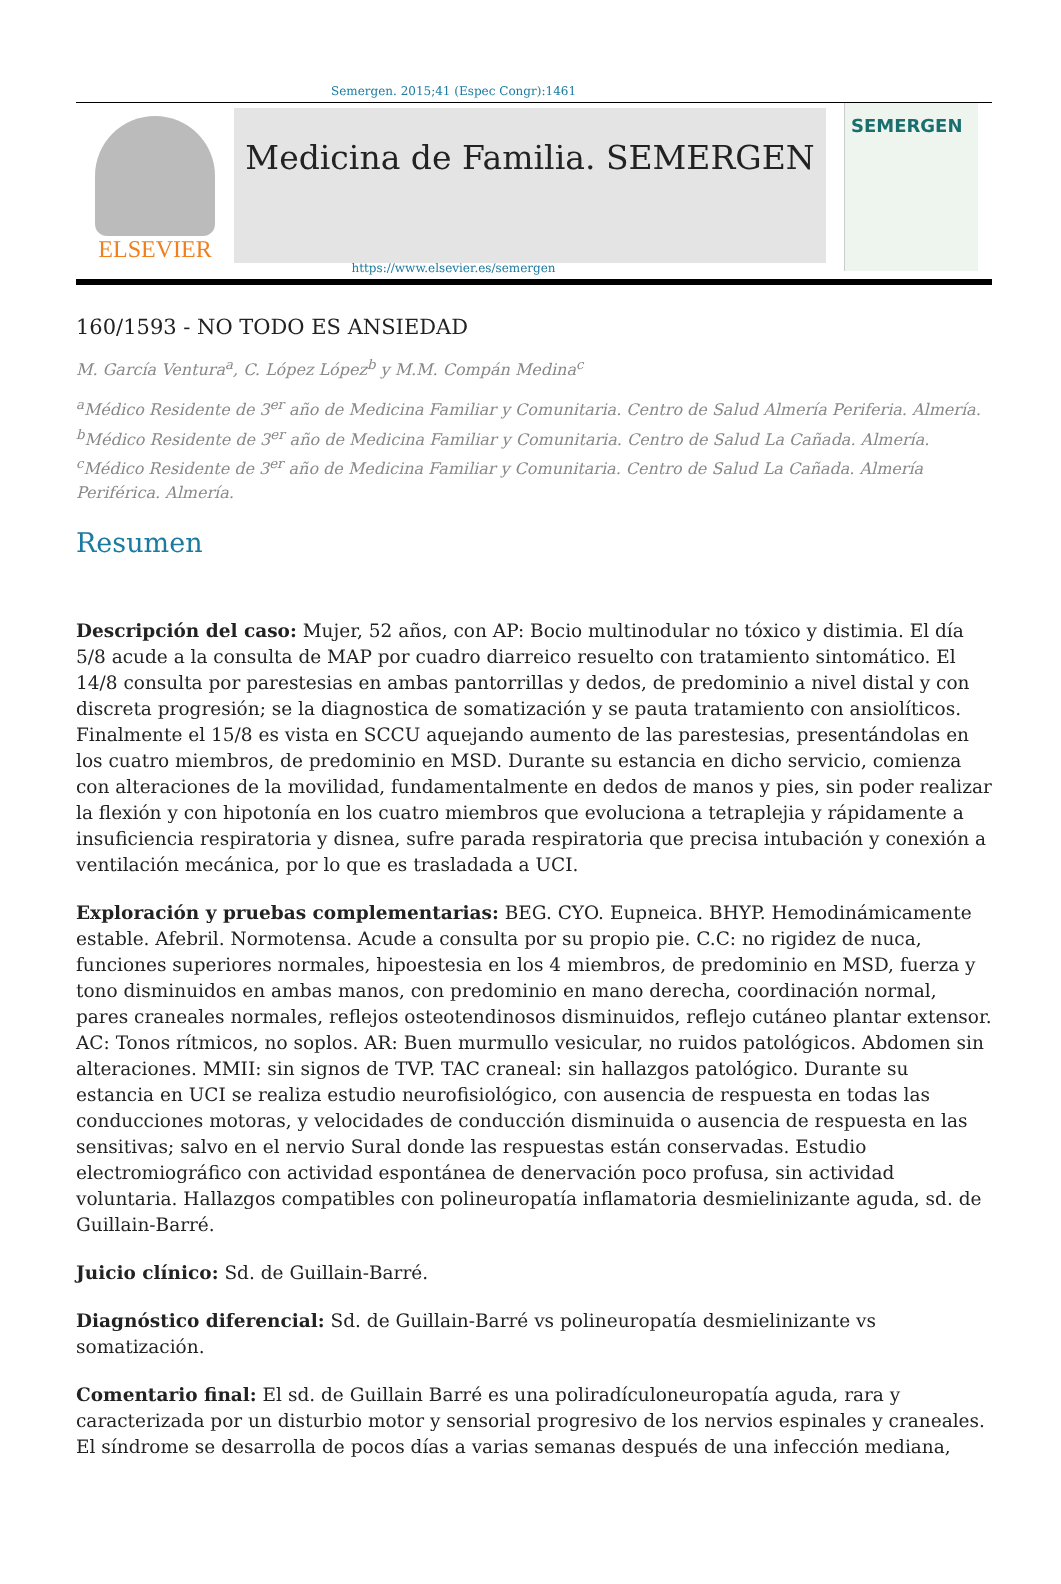Semergen. 2015;41 (Espec Congr):1461
ELSEVIER
Medicina de Familia. SEMERGEN
SEMERGEN
https://www.elsevier.es/semergen
160/1593 - NO TODO ES ANSIEDAD
M. García Ventura<sup>a</sup>, C. López López<sup>b</sup> y M.M. Compán Medina<sup>c</sup>
<sup>a</sup> Médico Residente de 3<sup>er</sup> año de Medicina Familiar y Comunitaria. Centro de Salud Almería Periferia. Almería. <sup>b</sup>Médico Residente de 3<sup>er</sup> año de Medicina Familiar y Comunitaria. Centro de Salud La Cañada. Almería. <sup>c</sup>Médico Residente de 3<sup>er</sup> año de Medicina Familiar y Comunitaria. Centro de Salud La Cañada. Almería Periférica. Almería.
Resumen
Descripción del caso: Mujer, 52 años, con AP: Bocio multinodular no tóxico y distimia. El día 5/8 acude a la consulta de MAP por cuadro diarreico resuelto con tratamiento sintomático. El 14/8 consulta por parestesias en ambas pantorrillas y dedos, de predominio a nivel distal y con discreta progresión; se la diagnostica de somatización y se pauta tratamiento con ansiolíticos. Finalmente el 15/8 es vista en SCCU aquejando aumento de las parestesias, presentándolas en los cuatro miembros, de predominio en MSD. Durante su estancia en dicho servicio, comienza con alteraciones de la movilidad, fundamentalmente en dedos de manos y pies, sin poder realizar la flexión y con hipotonía en los cuatro miembros que evoluciona a tetraplejia y rápidamente a insuficiencia respiratoria y disnea, sufre parada respiratoria que precisa intubación y conexión a ventilación mecánica, por lo que es trasladada a UCI.
Exploración y pruebas complementarias: BEG. CYO. Eupneica. BHYP. Hemodinámicamente estable. Afebril. Normotensa. Acude a consulta por su propio pie. C.C: no rigidez de nuca, funciones superiores normales, hipoestesia en los 4 miembros, de predominio en MSD, fuerza y tono disminuidos en ambas manos, con predominio en mano derecha, coordinación normal, pares craneales normales, reflejos osteotendinosos disminuidos, reflejo cutáneo plantar extensor. AC: Tonos rítmicos, no soplos. AR: Buen murmullo vesicular, no ruidos patológicos. Abdomen sin alteraciones. MMII: sin signos de TVP. TAC craneal: sin hallazgos patológico. Durante su estancia en UCI se realiza estudio neurofisiológico, con ausencia de respuesta en todas las conducciones motoras, y velocidades de conducción disminuida o ausencia de respuesta en las sensitivas; salvo en el nervio Sural donde las respuestas están conservadas. Estudio electromiográfico con actividad espontánea de denervación poco profusa, sin actividad voluntaria. Hallazgos compatibles con polineuropatía inflamatoria desmielinizante aguda, sd. de Guillain-Barré.
Juicio clínico: Sd. de Guillain-Barré.
Diagnóstico diferencial: Sd. de Guillain-Barré vs polineuropatía desmielinizante vs somatización.
Comentario final: El sd. de Guillain Barré es una poliradículoneuropatía aguda, rara y caracterizada por un disturbio motor y sensorial progresivo de los nervios espinales y craneales. El síndrome se desarrolla de pocos días a varias semanas después de una infección mediana,